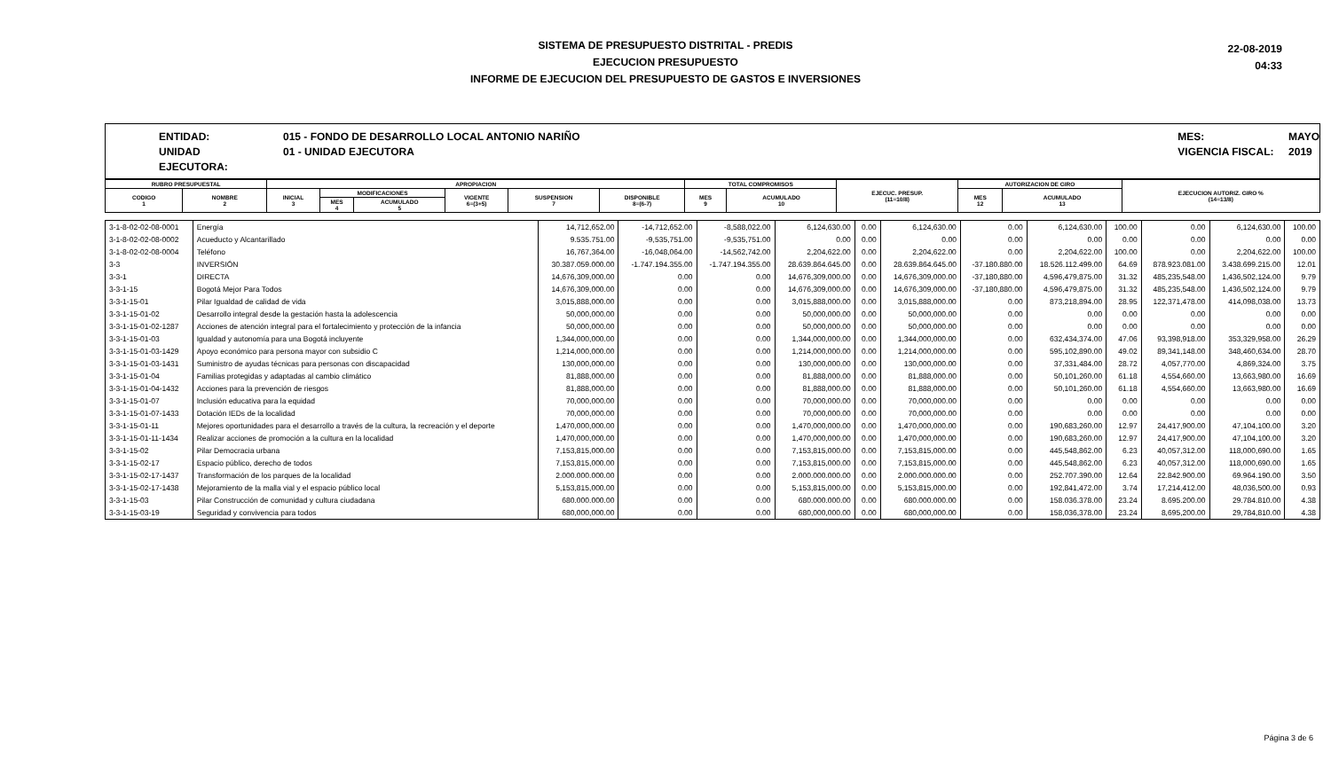SISTEMA DE PRESUPUESTO DISTRITAL - PREDIS
EJECUCION PRESUPUESTO
INFORME DE EJECUCION DEL PRESUPUESTO DE GASTOS E INVERSIONES
22-08-2019
04:33
ENTIDAD:
UNIDAD EJECUTORA:
015 - FONDO DE DESARROLLO LOCAL ANTONIO NARIÑO
01 - UNIDAD EJECUTORA
MES:
VIGENCIA FISCAL:
MAYO
2019
| RUBRO PRESUPUESTAL | | APROPIACION | | | | | | TOTAL COMPROMISOS | | EJECUC. PRESUP. (11=10/8) | AUTORIZACION DE GIRO | | EJECUCION AUTORIZ. GIRO % (14=13/8) |
| --- | --- | --- | --- | --- | --- | --- | --- | --- | --- | --- | --- | --- | --- |
| CODIGO 1 | NOMBRE 2 | INICIAL 3 | MODIFICACIONES | | VIGENTE 6=(3+5) | SUSPENSION 7 | DISPONIBLE 8=(6-7) | MES 9 | ACUMULADO 10 | | MES 12 | ACUMULADO 13 | |
| | | | MES 4 | ACUMULADO 5 | | | | | | | | | |
| 3-1-8-02-02-08-0001 | Energía | 14,712,652.00 | -14,712,652.00 | -8,588,022.00 | 6,124,630.00 | 0.00 | 6,124,630.00 | 0.00 | 6,124,630.00 | 100.00 | 0.00 | 6,124,630.00 | 100.00 |
| 3-1-8-02-02-08-0002 | Acueducto y Alcantarillado | 9.535.751.00 | -9,535,751.00 | -9,535,751.00 | 0.00 | 0.00 | 0.00 | 0.00 | 0.00 | 0.00 | 0.00 | 0.00 | 0.00 |
| 3-1-8-02-02-08-0004 | Teléfono | 16,767,364.00 | -16,048,064.00 | -14,562,742.00 | 2,204,622.00 | 0.00 | 2,204,622.00 | 0.00 | 2,204,622.00 | 100.00 | 0.00 | 2,204,622.00 | 100.00 |
| 3-3 | INVERSIÓN | 30.387.059.000.00 | -1.747.194.355.00 | -1.747.194.355.00 | 28.639.864.645.00 | 0.00 | 28.639.864.645.00 | -37.180.880.00 | 18.526.112.499.00 | 64.69 | 878.923.081.00 | 3.438.699.215.00 | 12.01 |
| 3-3-1 | DIRECTA | 14,676,309,000.00 | 0.00 | 0.00 | 14,676,309,000.00 | 0.00 | 14,676,309,000.00 | -37,180,880.00 | 4,596,479,875.00 | 31.32 | 485,235,548.00 | 1,436,502,124.00 | 9.79 |
| 3-3-1-15 | Bogotá Mejor Para Todos | 14,676,309,000.00 | 0.00 | 0.00 | 14,676,309,000.00 | 0.00 | 14,676,309,000.00 | -37,180,880.00 | 4,596,479,875.00 | 31.32 | 485,235,548.00 | 1,436,502,124.00 | 9.79 |
| 3-3-1-15-01 | Pilar Igualdad de calidad de vida | 3,015,888,000.00 | 0.00 | 0.00 | 3,015,888,000.00 | 0.00 | 3,015,888,000.00 | 0.00 | 873,218,894.00 | 28.95 | 122,371,478.00 | 414,098,038.00 | 13.73 |
| 3-3-1-15-01-02 | Desarrollo integral desde la gestación hasta la adolescencia | 50,000,000.00 | 0.00 | 0.00 | 50,000,000.00 | 0.00 | 50,000,000.00 | 0.00 | 0.00 | 0.00 | 0.00 | 0.00 | 0.00 |
| 3-3-1-15-01-02-1287 | Acciones de atención integral para el fortalecimiento y protección de la infancia | 50,000,000.00 | 0.00 | 0.00 | 50,000,000.00 | 0.00 | 50,000,000.00 | 0.00 | 0.00 | 0.00 | 0.00 | 0.00 | 0.00 |
| 3-3-1-15-01-03 | Igualdad y autonomía para una Bogotá incluyente | 1,344,000,000.00 | 0.00 | 0.00 | 1,344,000,000.00 | 0.00 | 1,344,000,000.00 | 0.00 | 632,434,374.00 | 47.06 | 93,398,918.00 | 353,329,958.00 | 26.29 |
| 3-3-1-15-01-03-1429 | Apoyo económico para persona mayor con subsidio C | 1,214,000,000.00 | 0.00 | 0.00 | 1,214,000,000.00 | 0.00 | 1,214,000,000.00 | 0.00 | 595,102,890.00 | 49.02 | 89,341,148.00 | 348,460,634.00 | 28.70 |
| 3-3-1-15-01-03-1431 | Suministro de ayudas técnicas para personas con discapacidad | 130,000,000.00 | 0.00 | 0.00 | 130,000,000.00 | 0.00 | 130,000,000.00 | 0.00 | 37,331,484.00 | 28.72 | 4,057,770.00 | 4,869,324.00 | 3.75 |
| 3-3-1-15-01-04 | Familias protegidas y adaptadas al cambio climático | 81,888,000.00 | 0.00 | 0.00 | 81,888,000.00 | 0.00 | 81,888,000.00 | 0.00 | 50,101,260.00 | 61.18 | 4,554,660.00 | 13,663,980.00 | 16.69 |
| 3-3-1-15-01-04-1432 | Acciones para la prevención de riesgos | 81,888,000.00 | 0.00 | 0.00 | 81,888,000.00 | 0.00 | 81,888,000.00 | 0.00 | 50,101,260.00 | 61.18 | 4,554,660.00 | 13,663,980.00 | 16.69 |
| 3-3-1-15-01-07 | Inclusión educativa para la equidad | 70,000,000.00 | 0.00 | 0.00 | 70,000,000.00 | 0.00 | 70,000,000.00 | 0.00 | 0.00 | 0.00 | 0.00 | 0.00 | 0.00 |
| 3-3-1-15-01-07-1433 | Dotación IEDs de la localidad | 70,000,000.00 | 0.00 | 0.00 | 70,000,000.00 | 0.00 | 70,000,000.00 | 0.00 | 0.00 | 0.00 | 0.00 | 0.00 | 0.00 |
| 3-3-1-15-01-11 | Mejores oportunidades para el desarrollo a través de la cultura, la recreación y el deporte | 1,470,000,000.00 | 0.00 | 0.00 | 1,470,000,000.00 | 0.00 | 1,470,000,000.00 | 0.00 | 190,683,260.00 | 12.97 | 24,417,900.00 | 47,104,100.00 | 3.20 |
| 3-3-1-15-01-11-1434 | Realizar acciones de promoción a la cultura en la localidad | 1,470,000,000.00 | 0.00 | 0.00 | 1,470,000,000.00 | 0.00 | 1,470,000,000.00 | 0.00 | 190,683,260.00 | 12.97 | 24,417,900.00 | 47,104,100.00 | 3.20 |
| 3-3-1-15-02 | Pilar Democracia urbana | 7,153,815,000.00 | 0.00 | 0.00 | 7,153,815,000.00 | 0.00 | 7,153,815,000.00 | 0.00 | 445,548,862.00 | 6.23 | 40,057,312.00 | 118,000,690.00 | 1.65 |
| 3-3-1-15-02-17 | Espacio público, derecho de todos | 7,153,815,000.00 | 0.00 | 0.00 | 7,153,815,000.00 | 0.00 | 7,153,815,000.00 | 0.00 | 445,548,862.00 | 6.23 | 40,057,312.00 | 118,000,690.00 | 1.65 |
| 3-3-1-15-02-17-1437 | Transformación de los parques de la localidad | 2.000.000.000.00 | 0.00 | 0.00 | 2.000.000.000.00 | 0.00 | 2.000.000.000.00 | 0.00 | 252.707.390.00 | 12.64 | 22.842.900.00 | 69.964.190.00 | 3.50 |
| 3-3-1-15-02-17-1438 | Mejoramiento de la malla vial y el espacio público local | 5,153,815,000.00 | 0.00 | 0.00 | 5,153,815,000.00 | 0.00 | 5,153,815,000.00 | 0.00 | 192,841,472.00 | 3.74 | 17,214,412.00 | 48,036,500.00 | 0.93 |
| 3-3-1-15-03 | Pilar Construcción de comunidad y cultura ciudadana | 680.000.000.00 | 0.00 | 0.00 | 680.000.000.00 | 0.00 | 680.000.000.00 | 0.00 | 158.036.378.00 | 23.24 | 8.695.200.00 | 29.784.810.00 | 4.38 |
| 3-3-1-15-03-19 | Seguridad y convivencia para todos | 680,000,000.00 | 0.00 | 0.00 | 680,000,000.00 | 0.00 | 680,000,000.00 | 0.00 | 158,036,378.00 | 23.24 | 8,695,200.00 | 29,784,810.00 | 4.38 |
Página 3 de 6